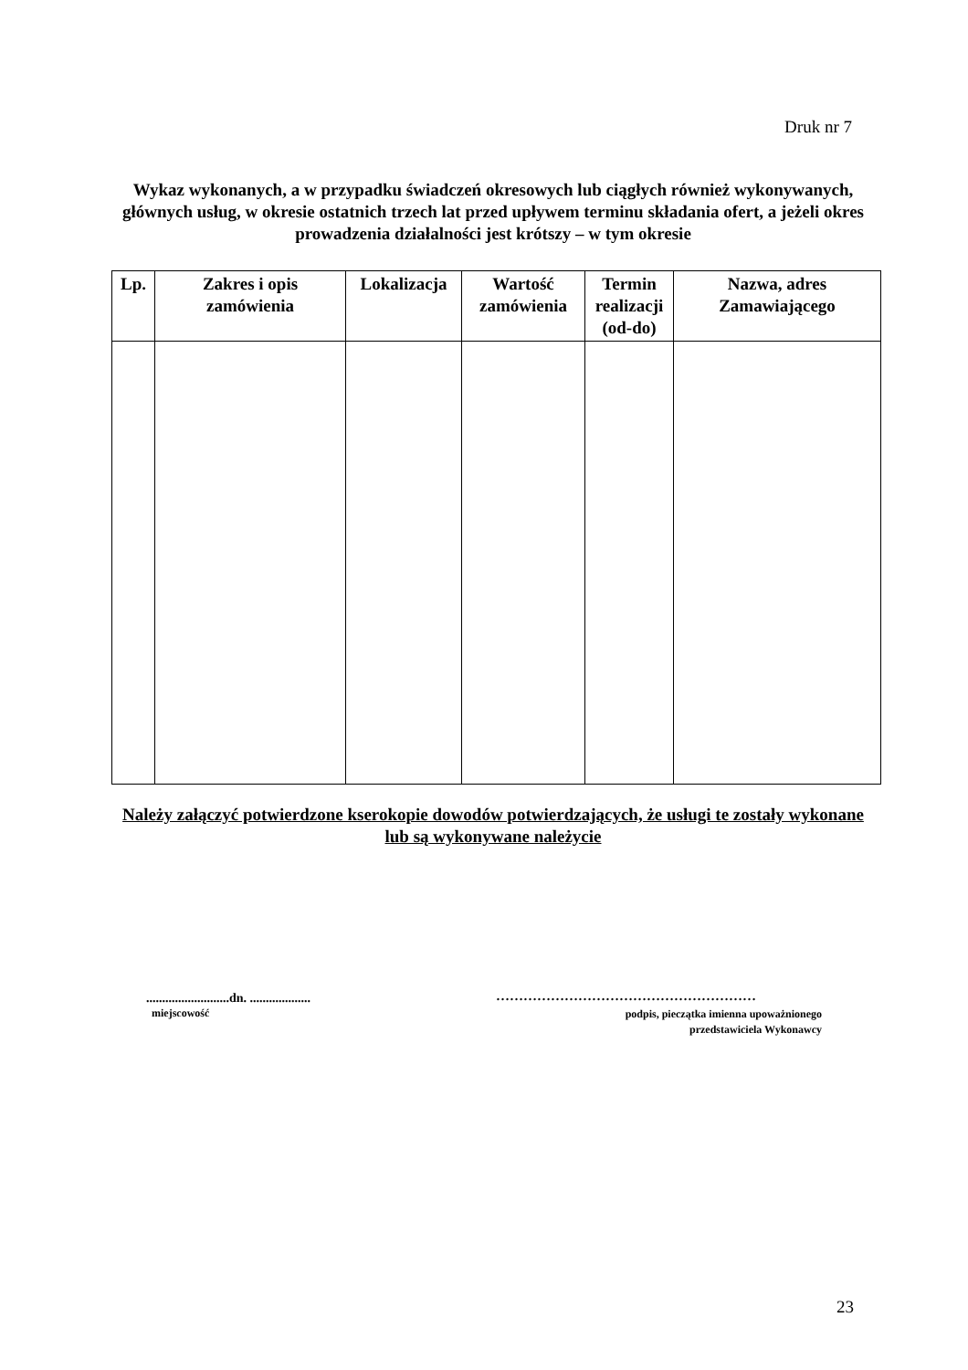Druk nr 7
Wykaz wykonanych, a w przypadku świadczeń okresowych lub ciągłych również wykonywanych, głównych usług, w okresie ostatnich trzech lat przed upływem terminu składania ofert, a jeżeli okres prowadzenia działalności jest krótszy – w tym okresie
| Lp. | Zakres i opis zamówienia | Lokalizacja | Wartość zamówienia | Termin realizacji (od-do) | Nazwa, adres Zamawiającego |
| --- | --- | --- | --- | --- | --- |
Należy załączyć potwierdzone kserokopie dowodów potwierdzających, że usługi te zostały wykonane lub są wykonywane należycie
..........................dn. ...................
miejscowość
…………………………………………………
podpis, pieczątka imienna upoważnionego
przedstawiciela Wykonawcy
23